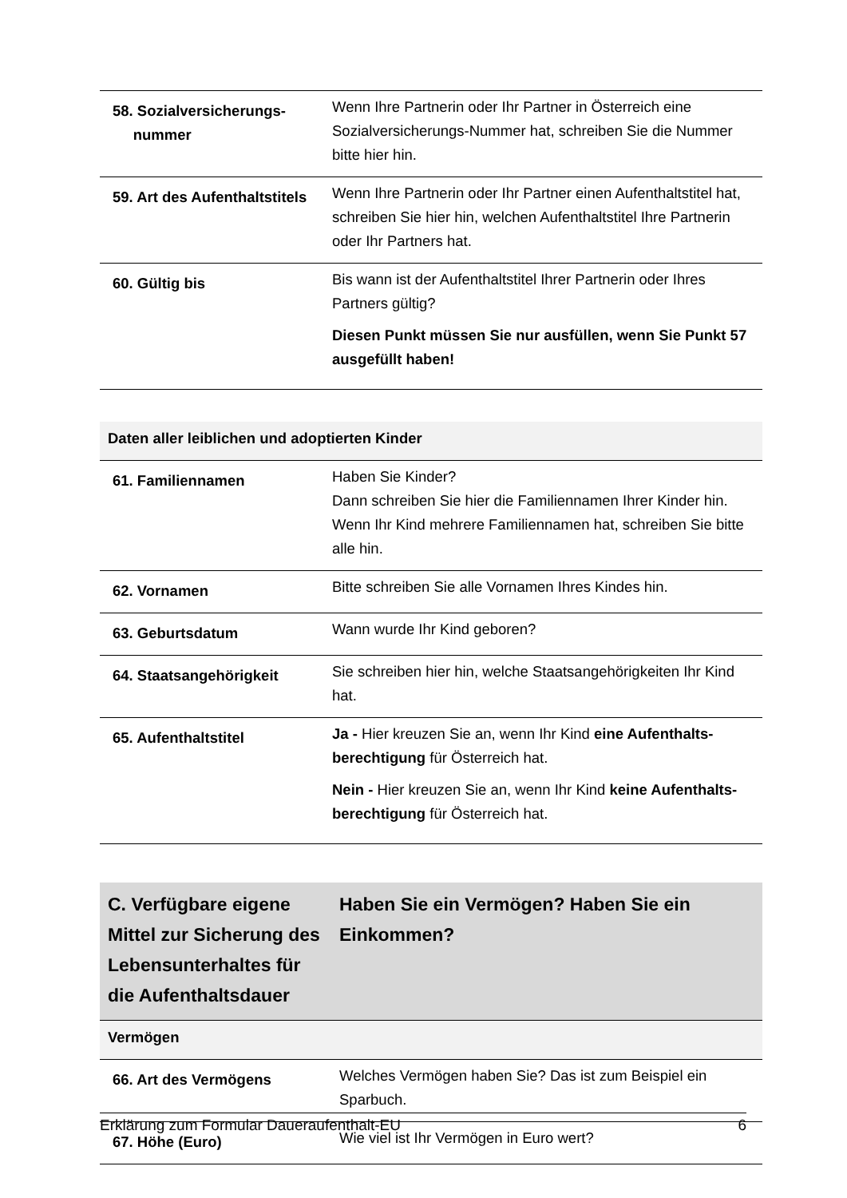| 58. Sozialversicherungs- nummer | Wenn Ihre Partnerin oder Ihr Partner in Österreich eine Sozialversicherungs-Nummer hat, schreiben Sie die Nummer bitte hier hin. |
| 59. Art des Aufenthaltstitels | Wenn Ihre Partnerin oder Ihr Partner einen Aufenthaltstitel hat, schreiben Sie hier hin, welchen Aufenthaltstitel Ihre Partnerin oder Ihr Partners hat. |
| 60. Gültig bis | Bis wann ist der Aufenthaltstitel Ihrer Partnerin oder Ihres Partners gültig? Diesen Punkt müssen Sie nur ausfüllen, wenn Sie Punkt 57 ausgefüllt haben! |
| Daten aller leiblichen und adoptierten Kinder | |
| 61. Familiennamen | Haben Sie Kinder? Dann schreiben Sie hier die Familiennamen Ihrer Kinder hin. Wenn Ihr Kind mehrere Familiennamen hat, schreiben Sie bitte alle hin. |
| 62. Vornamen | Bitte schreiben Sie alle Vornamen Ihres Kindes hin. |
| 63. Geburtsdatum | Wann wurde Ihr Kind geboren? |
| 64. Staatsangehörigkeit | Sie schreiben hier hin, welche Staatsangehörigkeiten Ihr Kind hat. |
| 65. Aufenthaltstitel | Ja - Hier kreuzen Sie an, wenn Ihr Kind eine Aufenthalts-berechtigung für Österreich hat. Nein - Hier kreuzen Sie an, wenn Ihr Kind keine Aufenthalts-berechtigung für Österreich hat. |
| C. Verfügbare eigene Mittel zur Sicherung des Lebensunterhaltes für die Aufenthaltsdauer | Haben Sie ein Vermögen? Haben Sie ein Einkommen? |
| Vermögen | |
| 66. Art des Vermögens | Welches Vermögen haben Sie? Das ist zum Beispiel ein Sparbuch. |
| 67. Höhe (Euro) | Wie viel ist Ihr Vermögen in Euro wert? |
Erklärung zum Formular Daueraufenthalt-EU 6